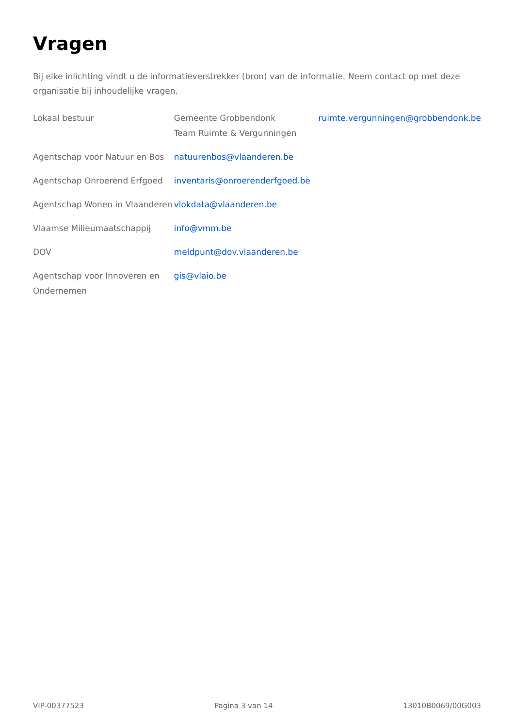Vragen
Bij elke inlichting vindt u de informatieverstrekker (bron) van de informatie. Neem contact op met deze organisatie bij inhoudelijke vragen.
| Lokaal bestuur | Gemeente Grobbendonk Team Ruimte & Vergunningen | ruimte.vergunningen@grobbendonk.be |
| Agentschap voor Natuur en Bos | natuurenbos@vlaanderen.be | |
| Agentschap Onroerend Erfgoed | inventaris@onroerenderfgoed.be | |
| Agentschap Wonen in Vlaanderen | vlokdata@vlaanderen.be | |
| Vlaamse Milieumaatschappij | info@vmm.be | |
| DOV | meldpunt@dov.vlaanderen.be | |
| Agentschap voor Innoveren en Ondernemen | gis@vlaio.be | |
VIP-00377523 Pagina 3 van 14 13010B0069/00G003